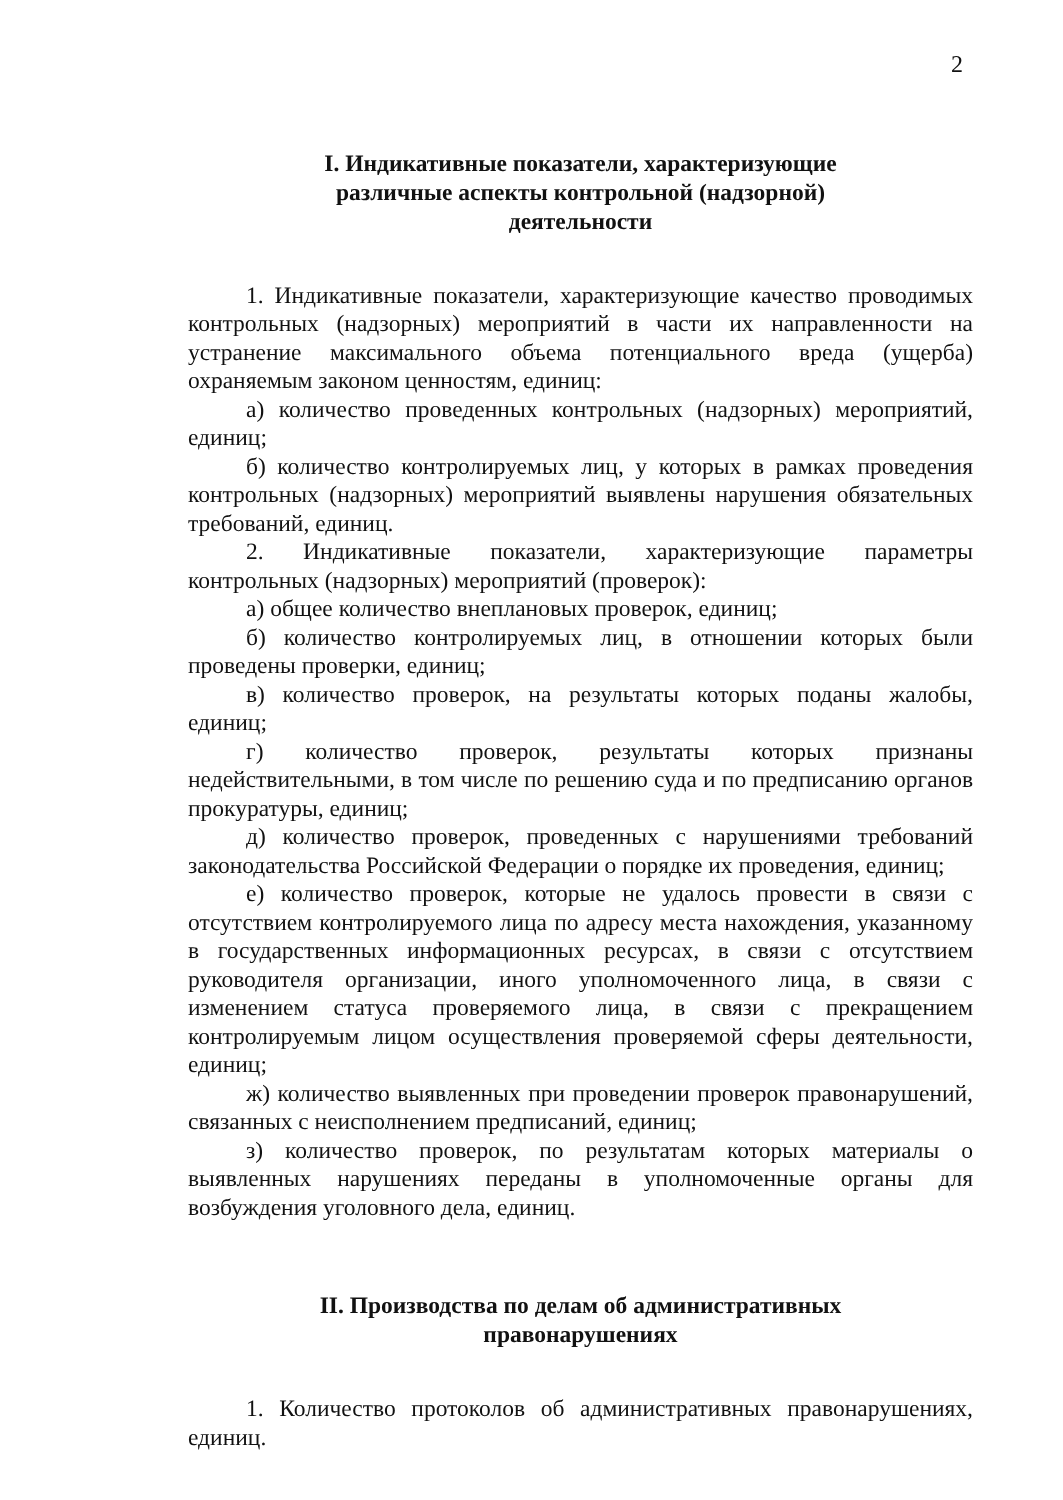2
I. Индикативные показатели, характеризующие
различные аспекты контрольной (надзорной)
деятельности
1. Индикативные показатели, характеризующие качество проводимых контрольных (надзорных) мероприятий в части их направленности на устранение максимального объема потенциального вреда (ущерба) охраняемым законом ценностям, единиц:
а) количество проведенных контрольных (надзорных) мероприятий, единиц;
б) количество контролируемых лиц, у которых в рамках проведения контрольных (надзорных) мероприятий выявлены нарушения обязательных требований, единиц.
2. Индикативные показатели, характеризующие параметры контрольных (надзорных) мероприятий (проверок):
а) общее количество внеплановых проверок, единиц;
б) количество контролируемых лиц, в отношении которых были проведены проверки, единиц;
в) количество проверок, на результаты которых поданы жалобы, единиц;
г) количество проверок, результаты которых признаны недействительными, в том числе по решению суда и по предписанию органов прокуратуры, единиц;
д) количество проверок, проведенных с нарушениями требований законодательства Российской Федерации о порядке их проведения, единиц;
е) количество проверок, которые не удалось провести в связи с отсутствием контролируемого лица по адресу места нахождения, указанному в государственных информационных ресурсах, в связи с отсутствием руководителя организации, иного уполномоченного лица, в связи с изменением статуса проверяемого лица, в связи с прекращением контролируемым лицом осуществления проверяемой сферы деятельности, единиц;
ж) количество выявленных при проведении проверок правонарушений, связанных с неисполнением предписаний, единиц;
з) количество проверок, по результатам которых материалы о выявленных нарушениях переданы в уполномоченные органы для возбуждения уголовного дела, единиц.
II. Производства по делам об административных
правонарушениях
1. Количество протоколов об административных правонарушениях, единиц.